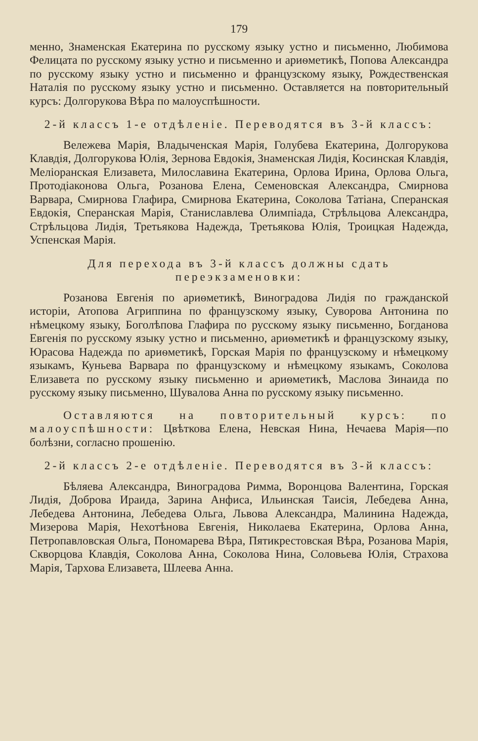179
менно, Знаменская Екатерина по русскому языку устно и письменно, Любимова Фелицата по русскому языку устно и письменно и ариѳметикѣ, Попова Александра по русскому языку устно и письменно и французскому языку, Рождественская Наталія по русскому языку устно и письменно. Оставляется на повторительный курсъ: Долгорукова Вѣра по малоуспѣшности.
2-й классъ 1-е отдѣленіе. Переводятся въ 3-й классъ:
Вележева Марія, Владыченская Марія, Голубева Екатерина, Долгорукова Клавдія, Долгорукова Юлія, Зернова Евдокія, Знаменская Лидія, Косинская Клавдія, Меліоранская Елизавета, Милославина Екатерина, Орлова Ирина, Орлова Ольга, Протодіаконова Ольга, Розанова Елена, Семеновская Александра, Смирнова Варвара, Смирнова Глафира, Смирнова Екатерина, Соколова Татіана, Сперанская Евдокія, Сперанская Марія, Станиславлева Олимпіада, Стрѣльцова Александра, Стрѣльцова Лидія, Третьякова Надежда, Третьякова Юлія, Троицкая Надежда, Успенская Марія.
Для перехода въ 3-й классъ должны сдать переэкзаменовки:
Розанова Евгенія по ариѳметикѣ, Виноградова Лидія по гражданской исторіи, Атопова Агриппина по французскому языку, Суворова Антонина по нѣмецкому языку, Боголѣпова Глафира по русскому языку письменно, Богданова Евгенія по русскому языку устно и письменно, ариѳметикѣ и французскому языку, Юрасова Надежда по ариѳметикѣ, Горская Марія по французскому и нѣмецкому языкамъ, Куньева Варвара по французскому и нѣмецкому языкамъ, Соколова Елизавета по русскому языку письменно и ариѳметикѣ, Маслова Зинаида по русскому языку письменно, Шувалова Анна по русскому языку письменно.
Оставляются на повторительный курсъ: по малоуспѣшности: Цвѣткова Елена, Невская Нина, Нечаева Марія—по болѣзни, согласно прошенію.
2-й классъ 2-е отдѣленіе. Переводятся въ 3-й классъ:
Бѣляева Александра, Виноградова Римма, Воронцова Валентина, Горская Лидія, Доброва Ираида, Зарина Анфиса, Ильинская Таисія, Лебедева Анна, Лебедева Антонина, Лебедева Ольга, Львова Александра, Малинина Надежда, Мизерова Марія, Нехотѣнова Евгенія, Николаева Екатерина, Орлова Анна, Петропавловская Ольга, Пономарева Вѣра, Пятикрестовская Вѣра, Розанова Марія, Скворцова Клавдія, Соколова Анна, Соколова Нина, Соловьева Юлія, Страхова Марія, Тархова Елизавета, Шлеева Анна.